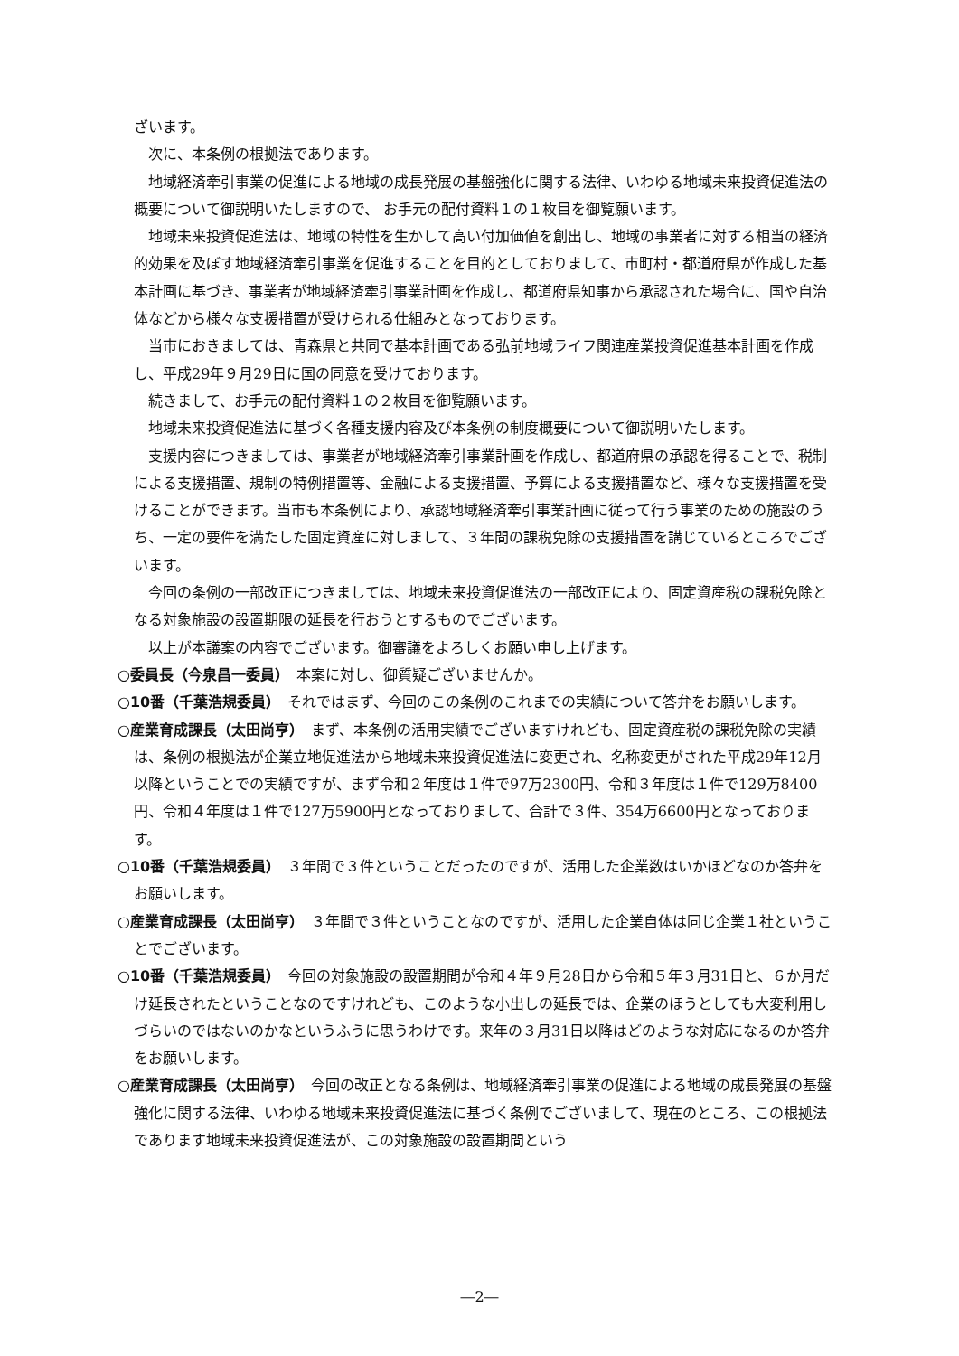ざいます。
次に、本条例の根拠法であります。
地域経済牽引事業の促進による地域の成長発展の基盤強化に関する法律、いわゆる地域未来投資促進法の概要について御説明いたしますので、 お手元の配付資料１の１枚目を御覧願います。
地域未来投資促進法は、地域の特性を生かして高い付加価値を創出し、地域の事業者に対する相当の経済的効果を及ぼす地域経済牽引事業を促進することを目的としておりまして、市町村・都道府県が作成した基本計画に基づき、事業者が地域経済牽引事業計画を作成し、都道府県知事から承認された場合に、国や自治体などから様々な支援措置が受けられる仕組みとなっております。
当市におきましては、青森県と共同で基本計画である弘前地域ライフ関連産業投資促進基本計画を作成し、平成29年９月29日に国の同意を受けております。
続きまして、お手元の配付資料１の２枚目を御覧願います。
地域未来投資促進法に基づく各種支援内容及び本条例の制度概要について御説明いたします。
支援内容につきましては、事業者が地域経済牽引事業計画を作成し、都道府県の承認を得ることで、税制による支援措置、規制の特例措置等、金融による支援措置、予算による支援措置など、様々な支援措置を受けることができます。当市も本条例により、承認地域経済牽引事業計画に従って行う事業のための施設のうち、一定の要件を満たした固定資産に対しまして、３年間の課税免除の支援措置を講じているところでございます。
今回の条例の一部改正につきましては、地域未来投資促進法の一部改正により、固定資産税の課税免除となる対象施設の設置期限の延長を行おうとするものでございます。
以上が本議案の内容でございます。御審議をよろしくお願い申し上げます。
○委員長（今泉昌一委員）　本案に対し、御質疑ございませんか。
○10番（千葉浩規委員）　それではまず、今回のこの条例のこれまでの実績について答弁をお願いします。
○産業育成課長（太田尚亨）　まず、本条例の活用実績でございますけれども、固定資産税の課税免除の実績は、条例の根拠法が企業立地促進法から地域未来投資促進法に変更され、名称変更がされた平成29年12月以降ということでの実績ですが、まず令和２年度は１件で97万2300円、令和３年度は１件で129万8400円、令和４年度は１件で127万5900円となっておりまして、合計で３件、354万6600円となっております。
○10番（千葉浩規委員）　３年間で３件ということだったのですが、活用した企業数はいかほどなのか答弁をお願いします。
○産業育成課長（太田尚亨）　３年間で３件ということなのですが、活用した企業自体は同じ企業１社ということでございます。
○10番（千葉浩規委員）　今回の対象施設の設置期間が令和４年９月28日から令和５年３月31日と、６か月だけ延長されたということなのですけれども、このような小出しの延長では、企業のほうとしても大変利用しづらいのではないのかなというふうに思うわけです。来年の３月31日以降はどのような対応になるのか答弁をお願いします。
○産業育成課長（太田尚亨）　今回の改正となる条例は、地域経済牽引事業の促進による地域の成長発展の基盤強化に関する法律、いわゆる地域未来投資促進法に基づく条例でございまして、現在のところ、この根拠法であります地域未来投資促進法が、この対象施設の設置期間という
―2―